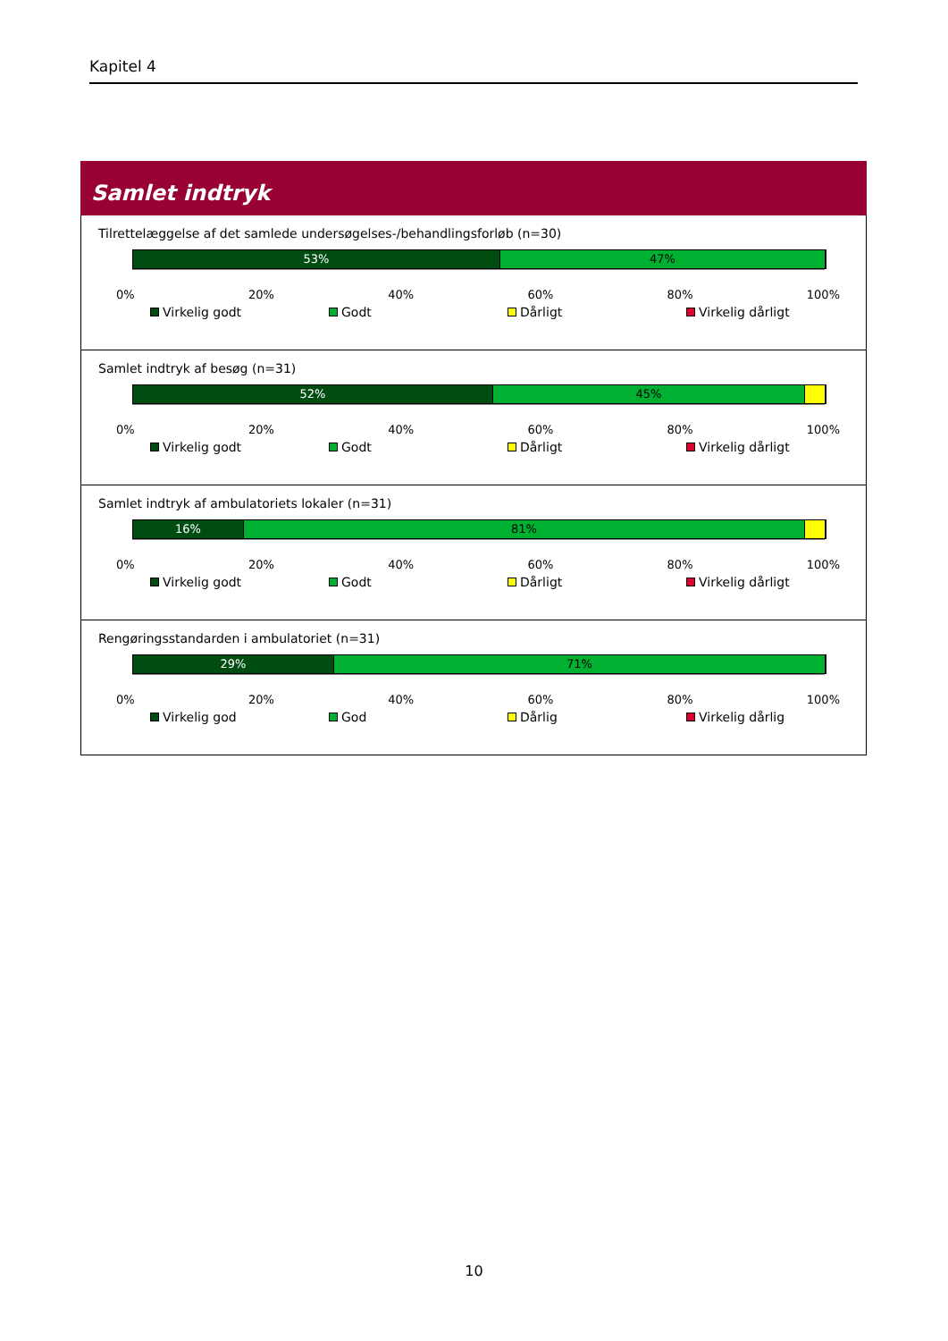Kapitel 4
Samlet indtryk
Tilrettelæggelse af det samlede undersøgelses-/behandlingsforløb (n=30)
53% 47%
0% 20% 40% 60% 80% 100%
Virkelig godt Godt Dårligt Virkelig dårligt
Samlet indtryk af besøg (n=31)
52% 45%
0% 20% 40% 60% 80% 100%
Virkelig godt Godt Dårligt Virkelig dårligt
Samlet indtryk af ambulatoriets lokaler (n=31)
16% 81%
0% 20% 40% 60% 80% 100%
Virkelig godt Godt Dårligt Virkelig dårligt
Rengøringsstandarden i ambulatoriet (n=31)
29% 71%
0% 20% 40% 60% 80% 100%
Virkelig god God Dårlig Virkelig dårlig
10